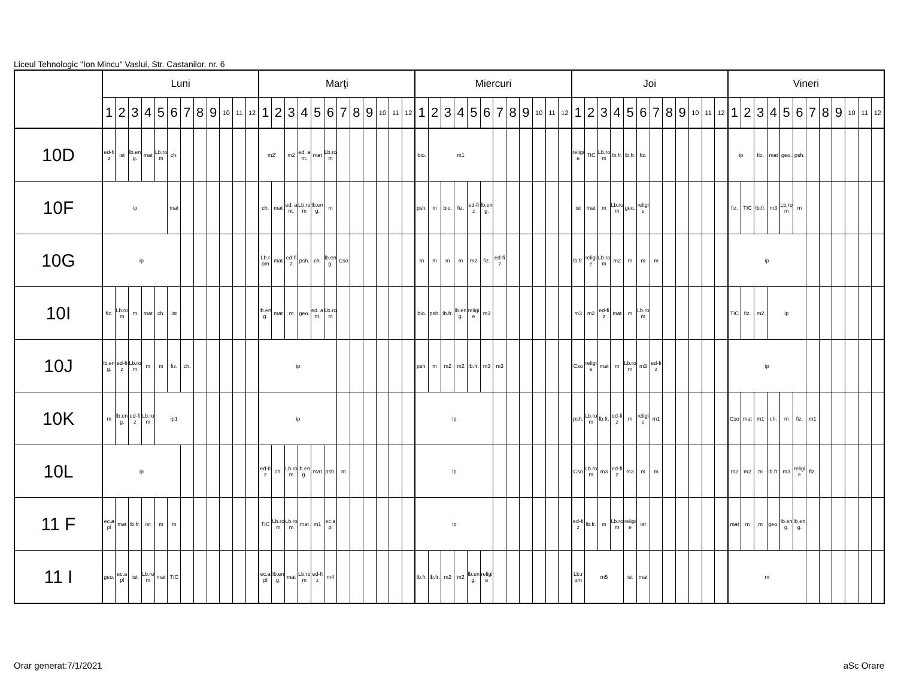Liceul Tehnologic "Ion Mincu" Vaslui, Str. Castanilor, nr. 6
| | Luni | | | | | | | | | | | | Marţi | | | | | | | | | | | | Miercuri | | | | | | | | | | | | Joi | | | | | | | | | | | | Vineri | | | | | | | | | | | |
| --- | --- | --- | --- | --- | --- | --- | --- | --- | --- | --- | --- | --- | --- | --- | --- | --- | --- | --- | --- | --- | --- | --- | --- | --- | --- | --- | --- | --- | --- | --- | --- | --- | --- | --- | --- | --- | --- | --- | --- | --- | --- | --- | --- | --- | --- | --- | --- | --- | --- | --- | --- | --- | --- | --- | --- | --- | --- | --- | --- | --- |
| | 1 | 2 | 3 | 4 | 5 | 6 | 7 | 8 | 9 | 10 | 11 | 12 | 1 | 2 | 3 | 4 | 5 | 6 | 7 | 8 | 9 | 10 | 11 | 12 | 1 | 2 | 3 | 4 | 5 | 6 | 7 | 8 | 9 | 10 | 11 | 12 | 1 | 2 | 3 | 4 | 5 | 6 | 7 | 8 | 9 | 10 | 11 | 12 | 1 | 2 | 3 | 4 | 5 | 6 | 7 | 8 | 9 | 10 | 11 | 12 |
| 10D | ed-fiz | ist | lb.eng. | mat | Lb.rom | ch. | | | | | | | m2' | | m2 | ed. ant. | mat | Lb.rom | | | | | | | bio. | m1 | | | | | | | | | | | religie | TIC | Lb.rom | lb.fr. | lb.fr. | fiz. | | | | | | | ip | | fiz. | mat | geo. | psh. | | | | | | |
| 10F | ip | | | | | mat | | | | | | | ch. | mat | ed. ant. | Lb.rom | lb.eng. | m | | | | | | | psh. | m | bio. | fiz. | ed-fiz | lb.eng. | | | | | | | ist | mat | m | Lb.rom | geo. | religie | | | | | | | fiz. | TIC | lb.fr. | m3 | Lb.rom | m | | | | | | |
| 10G | ip | | | | | | | | | | | | Lb.rom | mat | ed-fiz | psh. | ch. | lb.eng. | Cso | | | | | | m | m | m | m | m2 | fiz. | ed-fiz | | | | | | lb.fr. | religie | Lb.rom | m2 | m | m | m | | | | | | ip | | | | | | | | | | | |
| 10I | fiz. | Lb.rom | m | mat | ch. | ist | | | | | | | lb.eng. | mat | m | geo. | ed. ant. | Lb.rom | | | | | | | bio. | psh. | lb.fr. | lb.eng. | religie | m3 | | | | | | | m3 | m2 | ed-fiz | mat | m | Lb.rom | | | | | | | TIC | fiz. | m2 | ip | | | | | | | | |
| 10J | lb.eng. | ed-fiz | Lb.rom | m | m | fiz. | ch. | | | | | | ip | | | | | | | | | | | | psh. | m | m2 | m2 | lb.fr. | m3 | m3 | | | | | | Cso | religie | mat | m | Lb.rom | m3 | ed-fiz | | | | | | ip | | | | | | | | | | | |
| 10K | m | lb.eng. | ed-fiz | Lb.rom | ip1 | | | | | | | | ip | | | | | | | | | | | | ip | | | | | | | | | | | | psh. | Lb.rom | lb.fr. | ed-fiz | m | religie | m1 | | | | | | Cso | mat | m1 | ch. | m | fiz. | m1 | | | | | |
| 10L | ip | | | | | | | | | | | | ed-fiz | ch. | Lb.rom | lb.eng. | mat | psh. | m | | | | | | ip | | | | | | | | | | | | Cso | Lb.rom | m3 | ed-fiz | m3 | m | m | | | | | | m2 | m2 | m | lb.fr. | m3 | religie | fiz. | | | | | |
| 11 F | ec.apl | mat | lb.fr. | ist | m | m | | | | | | | TIC | Lb.rom | Lb.rom | mat | m1 | ec.apl | | | | | | | ip | | | | | | | | | | | | ed-fiz | lb.fr. | m | Lb.rom | religie | ist | | | | | | | mat | m | m | geo. | lb.eng. | lb.eng. | | | | | | |
| 11 I | geo. | ec.apl | ist | Lb.rom | mat | TIC | | | | | | | ec.apl | lb.eng. | mat | Lb.rom | ed-fiz | m4 | | | | | | | lb.fr. | lb.fr. | m2 | m2 | lb.eng. | religie | | | | | | | Lb.rom | m5 | | | ist | mat | | | | | | | m | | | | | | | | | | | |
Orar generat:7/1/2021 aSc Orare